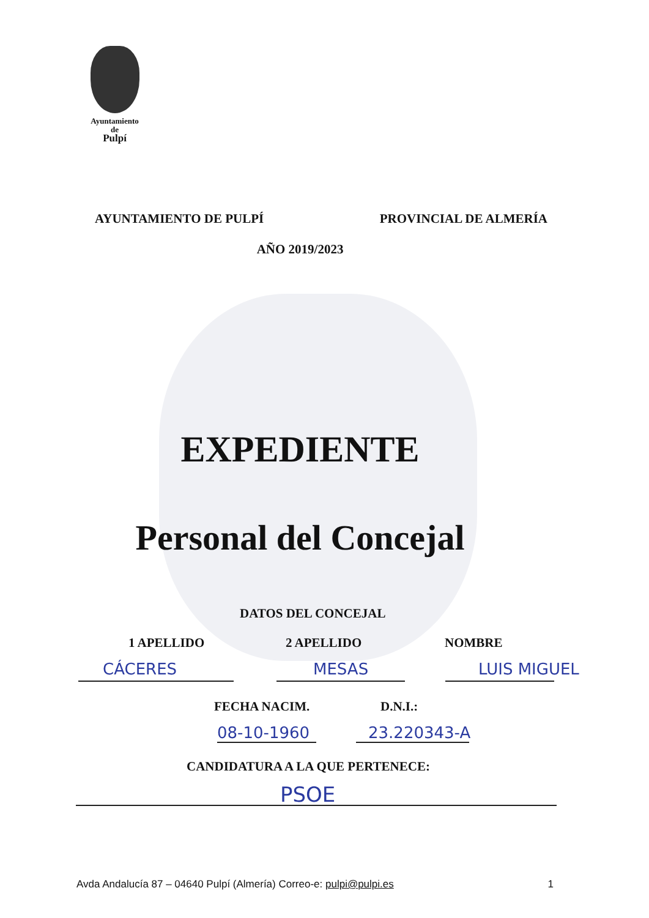Ayuntamiento
de
Pulpí
AYUNTAMIENTO DE PULPÍ PROVINCIAL DE ALMERÍA
AÑO 2019/2023
EXPEDIENTE
Personal del Concejal
DATOS DEL CONCEJAL
1 APELLIDO 2 APELLIDO NOMBRE
CÁCERES MESAS LUIS MIGUEL
FECHA NACIM. D.N.I.:
08-10-1960 23.220343-A
CANDIDATURA A LA QUE PERTENECE:
PSOE
Avda Andalucía 87 – 04640 Pulpí (Almería) Correo-e: pulpi@pulpi.es 1